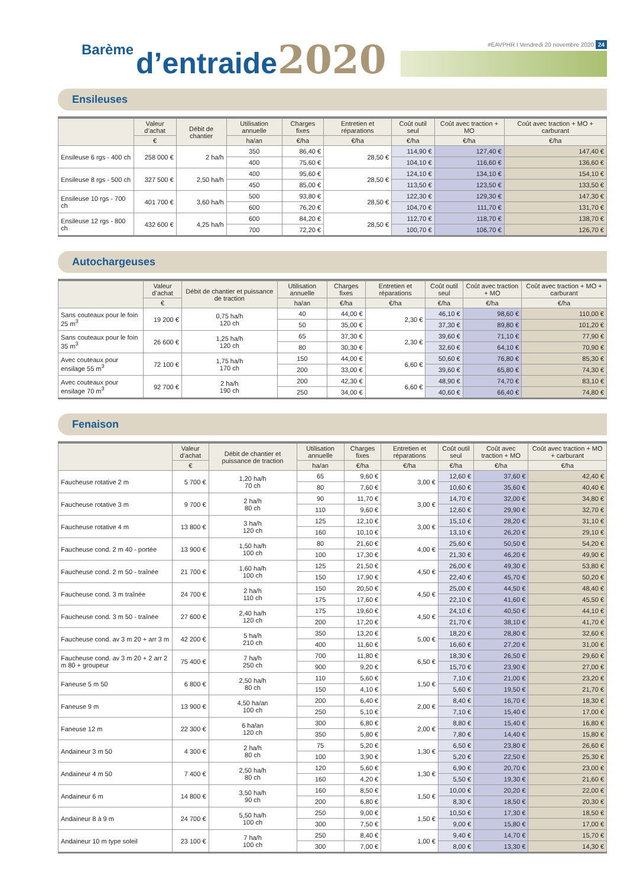Barème d’entraide 2020
#EAVPHR I Vendredi 20 novembre 2020 24
Ensileuses
| | Valeur d’achat | Débit de chantier | Utilisation annuelle | Charges fixes | Entretien et réparations | Coût outil seul | Coût avec traction + MO | Coût avec traction + MO + carburant |
| --- | --- | --- | --- | --- | --- | --- | --- | --- |
| | € | | ha/an | €/ha | €/ha | €/ha | €/ha | €/ha |
| Ensileuse 6 rgs - 400 ch | 258 000 € | 2 ha/h | 350 | 86,40 € | 28,50 € | 114,90 € | 127,40 € | 147,40 € |
| | | | 400 | 75,60 € | | 104,10 € | 116,60 € | 136,60 € |
| Ensileuse 8 rgs - 500 ch | 327 500 € | 2,50 ha/h | 400 | 95,60 € | 28,50 € | 124,10 € | 134,10 € | 154,10 € |
| | | | 450 | 85,00 € | | 113,50 € | 123,50 € | 133,50 € |
| Ensileuse 10 rgs - 700 ch | 401 700 € | 3,60 ha/h | 500 | 93,80 € | 28,50 € | 122,30 € | 129,30 € | 147,30 € |
| | | | 600 | 76,20 € | | 104,70 € | 111,70 € | 131,70 € |
| Ensileuse 12 rgs - 800 ch | 432 600 € | 4,25 ha/h | 600 | 84,20 € | 28,50 € | 112,70 € | 118,70 € | 138,70 € |
| | | | 700 | 72,20 € | | 100,70 € | 106,70 € | 126,70 € |
Autochargeuses
| | Valeur d’achat | Débit de chantier et puissance de traction | Utilisation annuelle | Charges fixes | Entretien et réparations | Coût outil seul | Coût avec traction + MO | Coût avec traction + MO + carburant |
| --- | --- | --- | --- | --- | --- | --- | --- | --- |
| | € | | ha/an | €/ha | €/ha | €/ha | €/ha | €/ha |
| Sans couteaux pour le foin 25 m<sup>3</sup> | 19 200 € | 0,75 ha/h 120 ch | 40 | 44,00 € | 2,30 € | 46,10 € | 98,60 € | 110,00 € |
| | | | 50 | 35,00 € | | 37,30 € | 89,80 € | 101,20 € |
| Sans couteaux pour le foin 35 m<sup>3</sup> | 26 600 € | 1,25 ha/h 120 ch | 65 | 37,30 € | 2,30 € | 39,60 € | 71,10 € | 77,90 € |
| | | | 80 | 30,30 € | | 32,60 € | 64,10 € | 70,90 € |
| Avec couteaux pour ensilage 55 m<sup>3</sup> | 72 100 € | 1,75 ha/h 170 ch | 150 | 44,00 € | 6,60 € | 50,60 € | 76,80 € | 85,30 € |
| | | | 200 | 33,00 € | | 39,60 € | 65,80 € | 74,30 € |
| Avec couteaux pour ensilage 70 m<sup>3</sup> | 92 700 € | 2 ha/h 190 ch | 200 | 42,30 € | 6,60 € | 48,90 € | 74,70 € | 83,10 € |
| | | | 250 | 34,00 € | | 40,60 € | 66,40 € | 74,80 € |
Fenaison
| | Valeur d’achat | Débit de chantier et puissance de traction | Utilisation annuelle | Charges fixes | Entretien et réparations | Coût outil seul | Coût avec traction + MO | Coût avec traction + MO + carburant |
| --- | --- | --- | --- | --- | --- | --- | --- | --- |
| | € | | ha/an | €/ha | €/ha | €/ha | €/ha | €/ha |
| Faucheuse rotative 2 m | 5 700 € | 1,20 ha/h 70 ch | 65 | 9,60 € | 3,00 € | 12,60 € | 37,60 € | 42,40 € |
| | | | 80 | 7,60 € | | 10,60 € | 35,60 € | 40,40 € |
| Faucheuse rotative 3 m | 9 700 € | 2 ha/h 80 ch | 90 | 11,70 € | 3,00 € | 14,70 € | 32,00 € | 34,80 € |
| | | | 110 | 9,60 € | | 12,60 € | 29,90 € | 32,70 € |
| Faucheuse rotative 4 m | 13 800 € | 3 ha/h 120 ch | 125 | 12,10 € | 3,00 € | 15,10 € | 28,20 € | 31,10 € |
| | | | 160 | 10,10 € | | 13,10 € | 26,20 € | 29,10 € |
| Faucheuse cond. 2 m 40 - portée | 13 900 € | 1,50 ha/h 100 ch | 80 | 21,60 € | 4,00 € | 25,60 € | 50,50 € | 54,20 € |
| | | | 100 | 17,30 € | | 21,30 € | 46,20 € | 49,90 € |
| Faucheuse cond. 2 m 50 - traînée | 21 700 € | 1,60 ha/h 100 ch | 125 | 21,50 € | 4,50 € | 26,00 € | 49,30 € | 53,80 € |
| | | | 150 | 17,90 € | | 22,40 € | 45,70 € | 50,20 € |
| Faucheuse cond. 3 m traînée | 24 700 € | 2 ha/h 110 ch | 150 | 20,50 € | 4,50 € | 25,00 € | 44,50 € | 48,40 € |
| | | | 175 | 17,60 € | | 22,10 € | 41,60 € | 45,50 € |
| Faucheuse cond. 3 m 50 - traînée | 27 600 € | 2,40 ha/h 120 ch | 175 | 19,60 € | 4,50 € | 24,10 € | 40,50 € | 44,10 € |
| | | | 200 | 17,20 € | | 21,70 € | 38,10 € | 41,70 € |
| Faucheuse cond. av 3 m 20 + arr 3 m | 42 200 € | 5 ha/h 210 ch | 350 | 13,20 € | 5,00 € | 18,20 € | 28,80 € | 32,60 € |
| | | | 400 | 11,60 € | | 16,60 € | 27,20 € | 31,00 € |
| Faucheuse cond. av 3 m 20 + 2 arr 2 m 80 + groupeur | 75 400 € | 7 ha/h 250 ch | 700 | 11,80 € | 6,50 € | 18,30 € | 26,50 € | 29,60 € |
| | | | 900 | 9,20 € | | 15,70 € | 23,90 € | 27,00 € |
| Faneuse 5 m 50 | 6 800 € | 2,50 ha/h 80 ch | 110 | 5,60 € | 1,50 € | 7,10 € | 21,00 € | 23,20 € |
| | | | 150 | 4,10 € | | 5,60 € | 19,50 € | 21,70 € |
| Faneuse 9 m | 13 900 € | 4,50 ha/an 100 ch | 200 | 6,40 € | 2,00 € | 8,40 € | 16,70 € | 18,30 € |
| | | | 250 | 5,10 € | | 7,10 € | 15,40 € | 17,00 € |
| Faneuse 12 m | 22 300 € | 6 ha/an 120 ch | 300 | 6,80 € | 2,00 € | 8,80 € | 15,40 € | 16,80 € |
| | | | 350 | 5,80 € | | 7,80 € | 14,40 € | 15,80 € |
| Andaineur 3 m 50 | 4 300 € | 2 ha/h 80 ch | 75 | 5,20 € | 1,30 € | 6,50 € | 23,80 € | 26,60 € |
| | | | 100 | 3,90 € | | 5,20 € | 22,50 € | 25,30 € |
| Andaineur 4 m 50 | 7 400 € | 2,50 ha/h 80 ch | 120 | 5,60 € | 1,30 € | 6,90 € | 20,70 € | 23,00 € |
| | | | 160 | 4,20 € | | 5,50 € | 19,30 € | 21,60 € |
| Andaineur 6 m | 14 800 € | 3,50 ha/h 90 ch | 160 | 8,50 € | 1,50 € | 10,00 € | 20,20 € | 22,00 € |
| | | | 200 | 6,80 € | | 8,30 € | 18,50 € | 20,30 € |
| Andaineur 8 à 9 m | 24 700 € | 5,50 ha/h 100 ch | 250 | 9,00 € | 1,50 € | 10,50 € | 17,30 € | 18,50 € |
| | | | 300 | 7,50 € | | 9,00 € | 15,80 € | 17,00 € |
| Andaineur 10 m type soleil | 23 100 € | 7 ha/h 100 ch | 250 | 8,40 € | 1,00 € | 9,40 € | 14,70 € | 15,70 € |
| | | | 300 | 7,00 € | | 8,00 € | 13,30 € | 14,30 € |